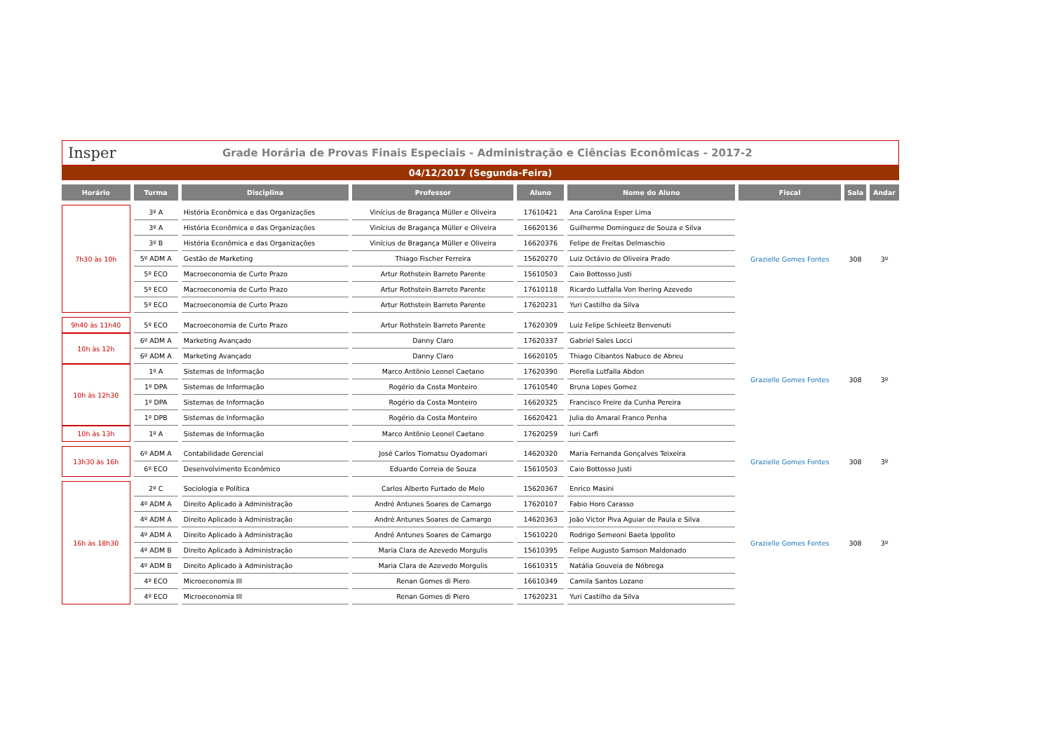Insper Grade Horária de Provas Finais Especiais - Administração e Ciências Econômicas - 2017-2
04/12/2017 (Segunda-Feira)
| Horário | Turma | Disciplina | Professor | Aluno | Nome do Aluno | Fiscal | Sala | Andar |
| --- | --- | --- | --- | --- | --- | --- | --- | --- |
| 7h30 às 10h | 3º A | História Econômica e das Organizações | Vinícius de Bragança Müller e Oliveira | 17610421 | Ana Carolina Esper Lima | Grazielle Gomes Fontes | 308 | 3º |
| | 3º A | História Econômica e das Organizações | Vinícius de Bragança Müller e Oliveira | 16620136 | Guilherme Dominguez de Souza e Silva | | | |
| | 3º B | História Econômica e das Organizações | Vinícius de Bragança Müller e Oliveira | 16620376 | Felipe de Freitas Delmaschio | | | |
| | 5º ADM A | Gestão de Marketing | Thiago Fischer Ferreira | 15620270 | Luiz Octávio de Oliveira Prado | | | |
| | 5º ECO | Macroeconomia de Curto Prazo | Artur Rothstein Barreto Parente | 15610503 | Caio Bottosso Justi | | | |
| | 5º ECO | Macroeconomia de Curto Prazo | Artur Rothstein Barreto Parente | 17610118 | Ricardo Lutfalla Von Ihering Azevedo | | | |
| | 5º ECO | Macroeconomia de Curto Prazo | Artur Rothstein Barreto Parente | 17620231 | Yuri Castilho da Silva | | | |
| 9h40 às 11h40 | 5º ECO | Macroeconomia de Curto Prazo | Artur Rothstein Barreto Parente | 17620309 | Luiz Felipe Schleetz Benvenuti | Grazielle Gomes Fontes | 308 | 3º |
| 10h às 12h | 6º ADM A | Marketing Avançado | Danny Claro | 17620337 | Gabriel Sales Locci | | | |
| | 6º ADM A | Marketing Avançado | Danny Claro | 16620105 | Thiago Cibantos Nabuco de Abreu | | | |
| 10h às 12h30 | 1º A | Sistemas de Informação | Marco Antônio Leonel Caetano | 17620390 | Pierella Lutfalla Abdon | | | |
| | 1º DPA | Sistemas de Informação | Rogério da Costa Monteiro | 17610540 | Bruna Lopes Gomez | | | |
| | 1º DPA | Sistemas de Informação | Rogério da Costa Monteiro | 16620325 | Francisco Freire da Cunha Pereira | | | |
| | 1º DPB | Sistemas de Informação | Rogério da Costa Monteiro | 16620421 | Julia do Amaral Franco Penha | | | |
| 10h às 13h | 1º A | Sistemas de Informação | Marco Antônio Leonel Caetano | 17620259 | Iuri Carfi | | | |
| 13h30 às 16h | 6º ADM A | Contabilidade Gerencial | José Carlos Tiomatsu Oyadomari | 14620320 | Maria Fernanda Gonçalves Teixeira | Grazielle Gomes Fontes | 308 | 3º |
| | 6º ECO | Desenvolvimento Econômico | Eduardo Correia de Souza | 15610503 | Caio Bottosso Justi | | | |
| 16h às 18h30 | 2º C | Sociologia e Política | Carlos Alberto Furtado de Melo | 15620367 | Enrico Masini | Grazielle Gomes Fontes | 308 | 3º |
| | 4º ADM A | Direito Aplicado à Administração | André Antunes Soares de Camargo | 17620107 | Fabio Horo Carasso | | | |
| | 4º ADM A | Direito Aplicado à Administração | André Antunes Soares de Camargo | 14620363 | João Victor Piva Aguiar de Paula e Silva | | | |
| | 4º ADM A | Direito Aplicado à Administração | André Antunes Soares de Camargo | 15610220 | Rodrigo Semeoni Baeta Ippolito | | | |
| | 4º ADM B | Direito Aplicado à Administração | Maria Clara de Azevedo Morgulis | 15610395 | Felipe Augusto Samson Maldonado | | | |
| | 4º ADM B | Direito Aplicado à Administração | Maria Clara de Azevedo Morgulis | 16610315 | Natália Gouveia de Nóbrega | | | |
| | 4º ECO | Microeconomia III | Renan Gomes di Piero | 16610349 | Camila Santos Lozano | | | |
| | 4º ECO | Microeconomia III | Renan Gomes di Piero | 17620231 | Yuri Castilho da Silva | | | |